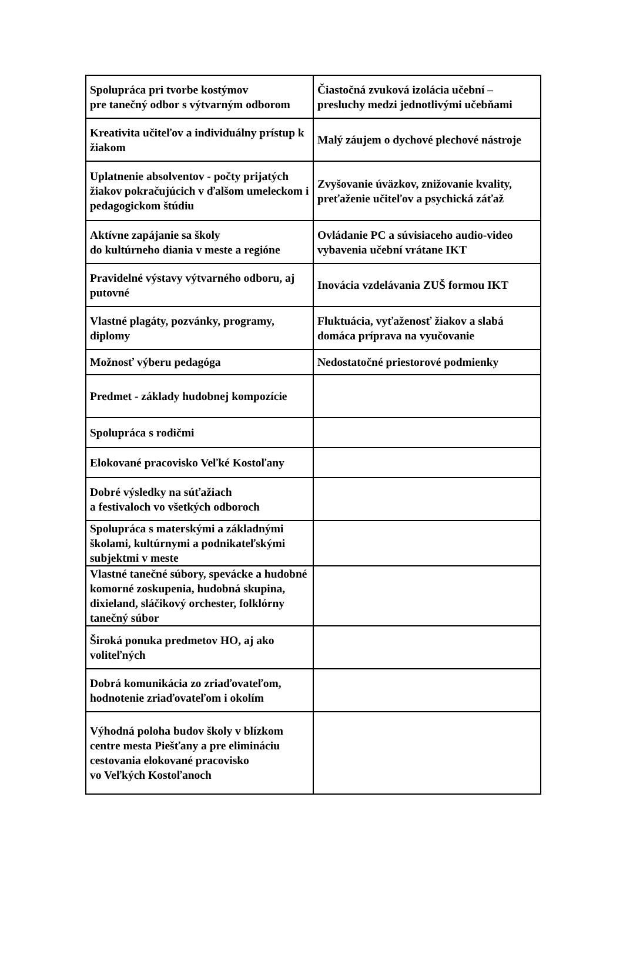| Spolupráca pri tvorbe kostýmov pre tanečný odbor s výtvarným odborom | Čiastočná zvuková izolácia učební – presluchy medzi jednotlivými učebňami |
| Kreativita učiteľov a individuálny prístup k žiakom | Malý záujem o dychové plechové nástroje |
| Uplatnenie absolventov - počty prijatých žiakov pokračujúcich v ďalšom umeleckom i pedagogickom štúdiu | Zvyšovanie úväzkov, znižovanie kvality, preťaženie učiteľov a psychická záťaž |
| Aktívne zapájanie sa školy do kultúrneho diania v meste a regióne | Ovládanie PC a súvisiaceho audio-video vybavenia učební vrátane IKT |
| Pravidelné výstavy výtvarného odboru, aj putovné | Inovácia vzdelávania ZUŠ formou IKT |
| Vlastné plagáty, pozvánky, programy, diplomy | Fluktuácia, vyťaženosť žiakov a slabá domáca príprava na vyučovanie |
| Možnosť výberu pedagóga | Nedostatočné priestorové podmienky |
| Predmet - základy hudobnej kompozície | |
| Spolupráca s rodičmi | |
| Elokované pracovisko Veľké Kostoľany | |
| Dobré výsledky na súťažiach a festivaloch vo všetkých odboroch | |
| Spolupráca s materskými a základnými školami, kultúrnymi a podnikateľskými subjektmi v meste | |
| Vlastné tanečné súbory, spevácke a hudobné komorné zoskupenia, hudobná skupina, dixieland, sláčikový orchester, folklórny tanečný súbor | |
| Široká ponuka predmetov HO, aj ako voliteľných | |
| Dobrá komunikácia zo zriaďovateľom, hodnotenie zriaďovateľom i okolím | |
| Výhodná poloha budov školy v blízkom centre mesta Piešťany a pre elimináciu cestovania elokované pracovisko vo Veľkých Kostoľanoch | |